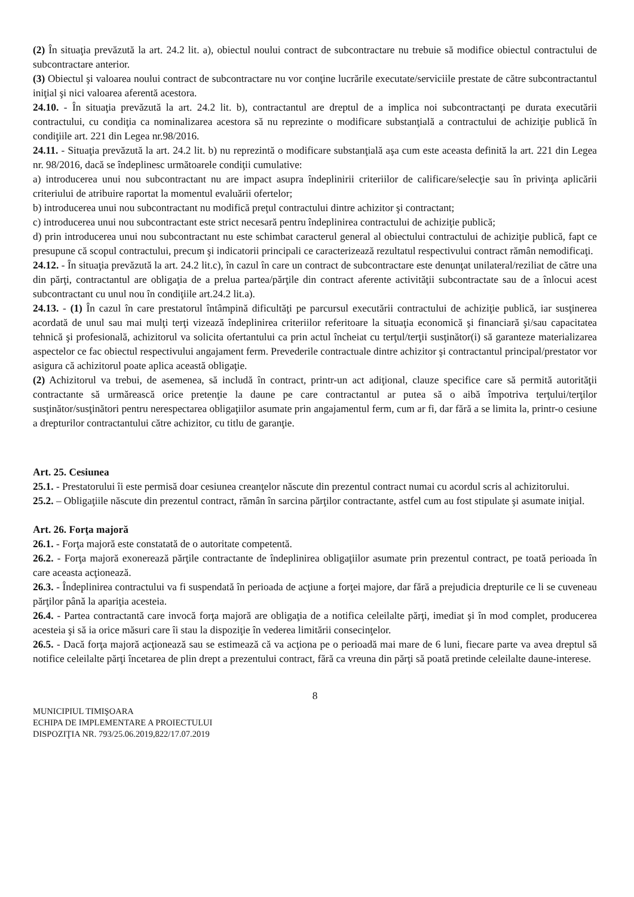(2) În situaţia prevăzută la art. 24.2 lit. a), obiectul noului contract de subcontractare nu trebuie să modifice obiectul contractului de subcontractare anterior.
(3) Obiectul şi valoarea noului contract de subcontractare nu vor conţine lucrările executate/serviciile prestate de către subcontractantul iniţial şi nici valoarea aferentă acestora.
24.10. - În situaţia prevăzută la art. 24.2 lit. b), contractantul are dreptul de a implica noi subcontractanţi pe durata executării contractului, cu condiţia ca nominalizarea acestora să nu reprezinte o modificare substanţială a contractului de achiziţie publică în condiţiile art. 221 din Legea nr.98/2016.
24.11. - Situaţia prevăzută la art. 24.2 lit. b) nu reprezintă o modificare substanţială aşa cum este aceasta definită la art. 221 din Legea nr. 98/2016, dacă se îndeplinesc următoarele condiţii cumulative:
a) introducerea unui nou subcontractant nu are impact asupra îndeplinirii criteriilor de calificare/selecţie sau în privinţa aplicării criteriului de atribuire raportat la momentul evaluării ofertelor;
b) introducerea unui nou subcontractant nu modifică preţul contractului dintre achizitor şi contractant;
c) introducerea unui nou subcontractant este strict necesară pentru îndeplinirea contractului de achiziţie publică;
d) prin introducerea unui nou subcontractant nu este schimbat caracterul general al obiectului contractului de achiziţie publică, fapt ce presupune că scopul contractului, precum şi indicatorii principali ce caracterizează rezultatul respectivului contract rămân nemodificaţi.
24.12. - În situaţia prevăzută la art. 24.2 lit.c), în cazul în care un contract de subcontractare este denunţat unilateral/reziliat de către una din părţi, contractantul are obligaţia de a prelua partea/părţile din contract aferente activităţii subcontractate sau de a înlocui acest subcontractant cu unul nou în condiţiile art.24.2 lit.a).
24.13. - (1) În cazul în care prestatorul întâmpină dificultăţi pe parcursul executării contractului de achiziţie publică, iar susţinerea acordată de unul sau mai mulţi terţi vizează îndeplinirea criteriilor referitoare la situaţia economică şi financiară şi/sau capacitatea tehnică şi profesională, achizitorul va solicita ofertantului ca prin actul încheiat cu terţul/terţii susţinător(i) să garanteze materializarea aspectelor ce fac obiectul respectivului angajament ferm. Prevederile contractuale dintre achizitor şi contractantul principal/prestator vor asigura că achizitorul poate aplica această obligaţie.
(2) Achizitorul va trebui, de asemenea, să includă în contract, printr-un act adiţional, clauze specifice care să permită autorităţii contractante să urmărească orice pretenţie la daune pe care contractantul ar putea să o aibă împotriva terţului/terţilor susţinător/susţinători pentru nerespectarea obligaţiilor asumate prin angajamentul ferm, cum ar fi, dar fără a se limita la, printr-o cesiune a drepturilor contractantului către achizitor, cu titlu de garanţie.
Art. 25. Cesiunea
25.1. - Prestatorului îi este permisă doar cesiunea creanţelor născute din prezentul contract numai cu acordul scris al achizitorului.
25.2. – Obligaţiile născute din prezentul contract, rămân în sarcina părţilor contractante, astfel cum au fost stipulate şi asumate iniţial.
Art. 26. Forţa majoră
26.1. - Forţa majoră este constatată de o autoritate competentă.
26.2. - Forţa majoră exonerează părţile contractante de îndeplinirea obligaţiilor asumate prin prezentul contract, pe toată perioada în care aceasta acţionează.
26.3. - Îndeplinirea contractului va fi suspendată în perioada de acţiune a forţei majore, dar fără a prejudicia drepturile ce li se cuveneau părţilor până la apariţia acesteia.
26.4. - Partea contractantă care invocă forţa majoră are obligaţia de a notifica celeilalte părţi, imediat şi în mod complet, producerea acesteia şi să ia orice măsuri care îi stau la dispoziţie în vederea limitării consecinţelor.
26.5. - Dacă forţa majoră acţionează sau se estimează că va acţiona pe o perioadă mai mare de 6 luni, fiecare parte va avea dreptul să notifice celeilalte părţi încetarea de plin drept a prezentului contract, fără ca vreuna din părţi să poată pretinde celeilalte daune-interese.
8
MUNICIPIUL TIMIŞOARA
ECHIPA DE IMPLEMENTARE A PROIECTULUI
DISPOZIŢIA NR. 793/25.06.2019,822/17.07.2019